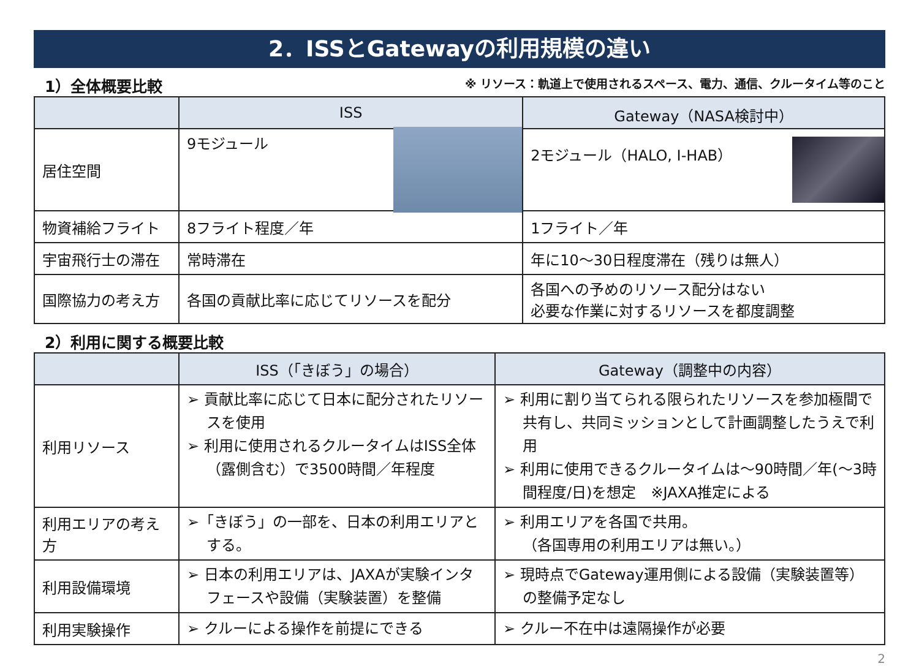2．ISSとGatewayの利用規模の違い
1）全体概要比較 ※ リソース：軌道上で使用されるスペース、電力、通信、クルータイム等のこと
| | ISS | Gateway（NASA検討中） |
| --- | --- | --- |
| 居住空間 | 9モジュール | 2モジュール（HALO, I-HAB） |
| 物資補給フライト | 8フライト程度／年 | 1フライト／年 |
| 宇宙飛行士の滞在 | 常時滞在 | 年に10～30日程度滞在（残りは無人） |
| 国際協力の考え方 | 各国の貢献比率に応じてリソースを配分 | 各国への予めのリソース配分はない 必要な作業に対するリソースを都度調整 |
2）利用に関する概要比較
| | ISS（「きぼう」の場合） | Gateway（調整中の内容） |
| --- | --- | --- |
| 利用リソース | ➢ 貢献比率に応じて日本に配分されたリソースを使用 ➢ 利用に使用されるクルータイムはISS全体（露側含む）で3500時間／年程度 | ➢ 利用に割り当てられる限られたリソースを参加極間で共有し、共同ミッションとして計画調整したうえで利用 ➢ 利用に使用できるクルータイムは～90時間／年(～3時間程度/日)を想定 ※JAXA推定による |
| 利用エリアの考え方 | ➢「きぼう」の一部を、日本の利用エリアとする。 | ➢ 利用エリアを各国で共用。 （各国専用の利用エリアは無い。） |
| 利用設備環境 | ➢ 日本の利用エリアは、JAXAが実験インタフェースや設備（実験装置）を整備 | ➢ 現時点でGateway運用側による設備（実験装置等）の整備予定なし |
| 利用実験操作 | ➢ クルーによる操作を前提にできる | ➢ クルー不在中は遠隔操作が必要 |
2